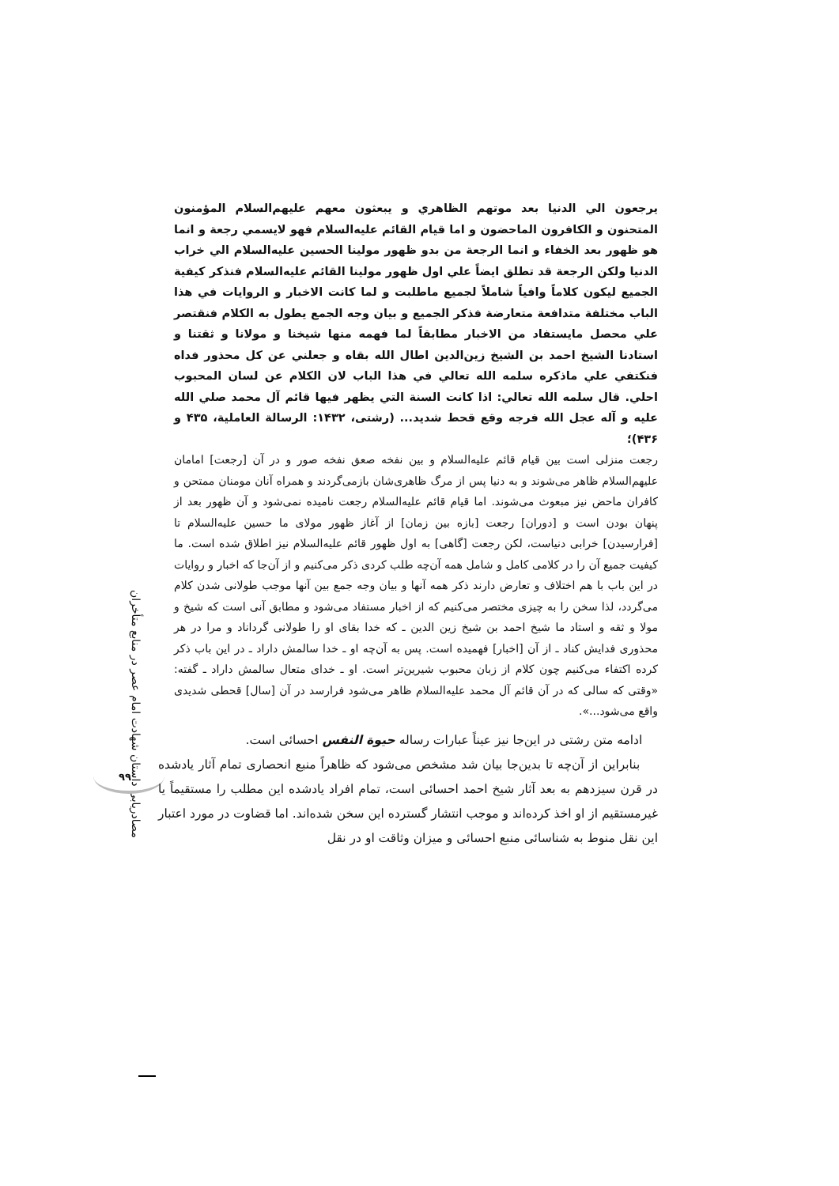مصادریابی داستان شهادت امام عصر در منابع متأخران
۹۹
یرجعون الي الدنيا بعد موتهم الظاهري و يبعثون معهم عليهم‌السلام المؤمنون المتحنون و الكافرون الماحضون و اما قيام القائم عليه‌السلام فهو لايسمي رجعة و انما هو ظهور بعد الخفاء و انما الرجعة من بدو ظهور مولينا الحسين عليه‌السلام الي خراب الدنيا ولكن الرجعة قد تطلق ايضاً علي اول ظهور مولينا القائم عليه‌السلام فنذكر كيفية الجميع ليكون كلاماً وافياً شاملاً لجميع ماطلبت و لما كانت الاخبار و الروايات في هذا الباب مختلفة متدافعة متعارضة فذكر الجميع و بيان وجه الجمع يطول به الكلام فنقتصر علي محصل مايستفاد من الاخبار مطابقاً لما فهمه منها شيخنا و مولانا و ثقتنا و استادنا الشيخ احمد بن الشيخ زين‌الدين اطال الله بقاه و جعلني عن كل محذور فداه فنكتفي علي ماذكره سلمه الله تعالي في هذا الباب لان الكلام عن لسان المحبوب احلي. قال سلمه الله تعالي: اذا كانت السنة التي يظهر فيها قائم آل محمد صلي الله عليه و آله عجل الله فرجه وقع قحط شديد... (رشتی، ۱۴۳۲: الرسالة العاملية، ۴۳۵ و ۴۳۶)؛
رجعت منزلی است بین قیام قائم عليه‌السلام و بین نفخه صعق نفخه صور و در آن [رجعت] امامان عليهم‌السلام ظاهر می‌شوند و به دنیا پس از مرگ ظاهری‌شان بازمی‌گردند و همراه آنان مومنان ممتحن و کافران ماحض نیز مبعوث می‌شوند. اما قیام قائم عليه‌السلام رجعت نامیده نمی‌شود و آن ظهور بعد از پنهان بودن است و [دوران] رجعت [بازه بین زمان] از آغاز ظهور مولای ما حسین عليه‌السلام تا [فرارسیدن] خرابی دنیاست، لکن رجعت [گاهی] به اول ظهور قائم عليه‌السلام نیز اطلاق شده است. ما کیفیت جمیع آن را در کلامی کامل و شامل همه آن‌چه طلب کردی ذکر می‌کنیم و از آن‌جا که اخبار و روایات در این باب با هم اختلاف و تعارض دارند ذکر همه آنها و بیان وجه جمع بین آنها موجب طولانی شدن کلام می‌گردد، لذا سخن را به چیزی مختصر می‌کنیم که از اخبار مستفاد می‌شود و مطابق آنی است که شیخ و مولا و ثقه و استاد ما شیخ احمد بن شیخ زین الدین ـ که خدا بقای او را طولانی گرداناد و مرا در هر محذوری فدایش کناد ـ از آن [اخبار] فهمیده است. پس به آن‌چه او ـ خدا سالمش داراد ـ در این باب ذکر کرده اکتفاء می‌کنیم چون کلام از زبان محبوب شیرین‌تر است. او ـ خدای متعال سالمش داراد ـ گفته: «وقتی که سالی که در آن قائم آل محمد عليه‌السلام ظاهر می‌شود فرارسد در آن [سال] قحطی شدیدی واقع می‌شود...».
ادامه متن رشتی در این‌جا نیز عیناً عبارات رساله حیوة النفس احسائی است.
بنابراین از آن‌چه تا بدین‌جا بیان شد مشخص می‌شود که ظاهراً منبع انحصاری تمام آثار یادشده در قرن سیزدهم به بعد آثار شیخ احمد احسائی است، تمام افراد یادشده این مطلب را مستقیماً یا غیرمستقیم از او اخذ کرده‌اند و موجب انتشار گسترده این سخن شده‌اند. اما قضاوت در مورد اعتبار این نقل منوط به شناسائی منبع احسائی و میزان وثاقت او در نقل